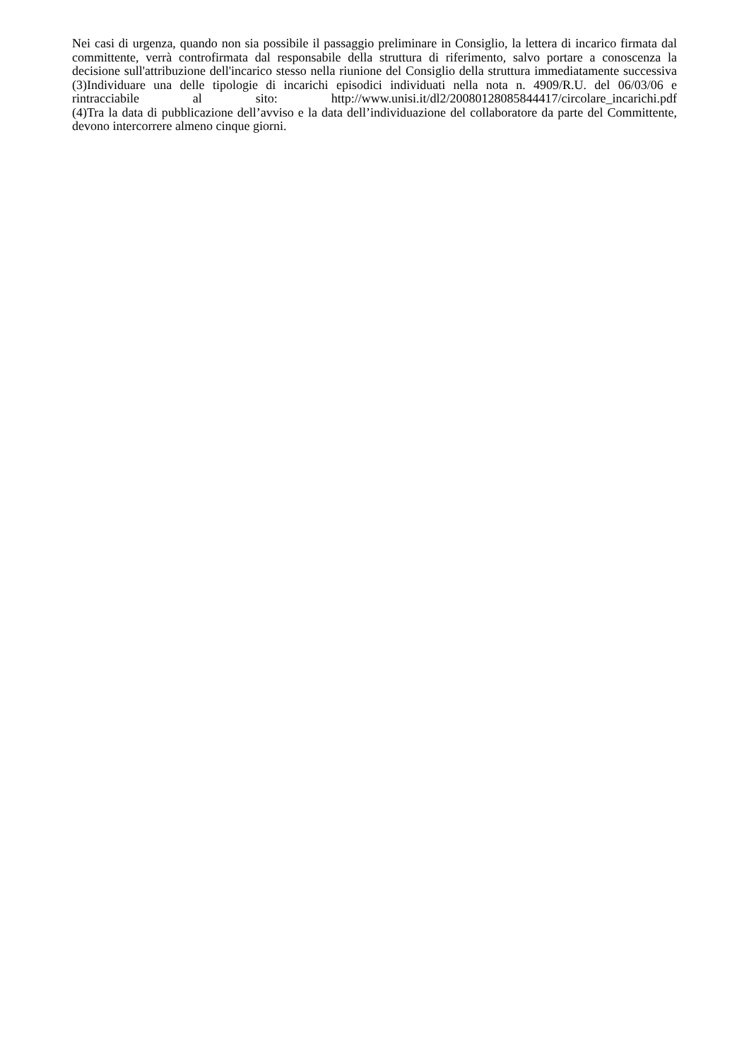Nei casi di urgenza, quando non sia possibile il passaggio preliminare in Consiglio, la lettera di incarico firmata dal committente, verrà controfirmata dal responsabile della struttura di riferimento, salvo portare a conoscenza la decisione sull'attribuzione dell'incarico stesso nella riunione del Consiglio della struttura immediatamente successiva
(3)Individuare una delle tipologie di incarichi episodici individuati nella nota n. 4909/R.U. del 06/03/06 e rintracciabile al sito: http://www.unisi.it/dl2/20080128085844417/circolare_incarichi.pdf
(4)Tra la data di pubblicazione dell’avviso e la data dell’individuazione del collaboratore da parte del Committente, devono intercorrere almeno cinque giorni.